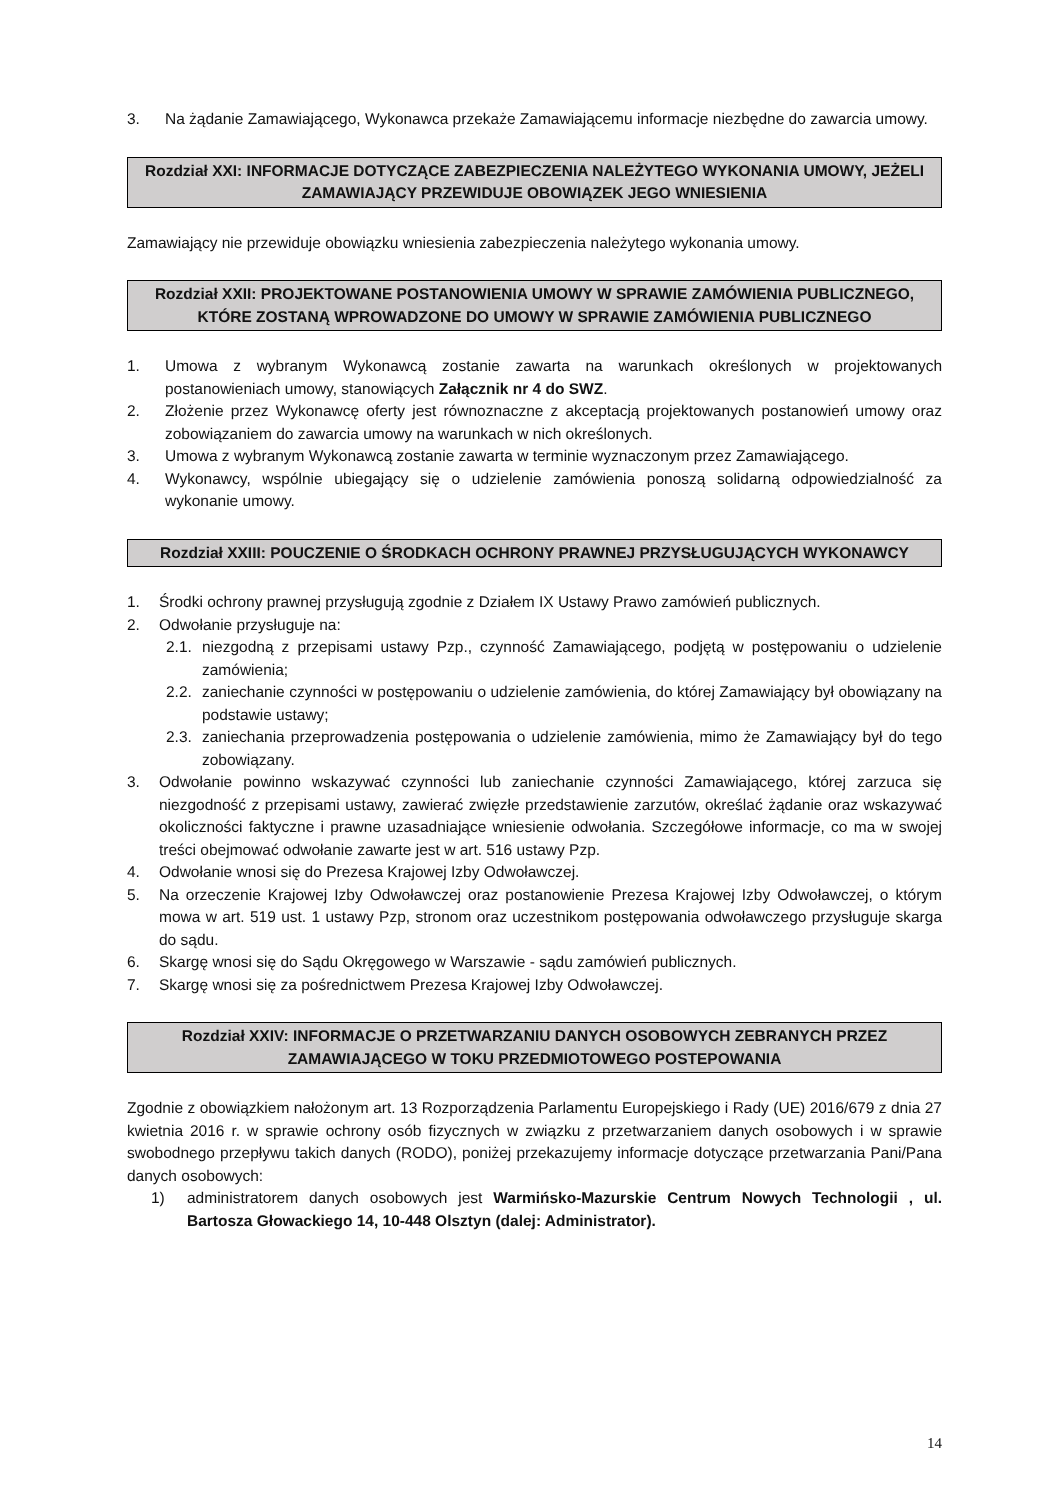3. Na żądanie Zamawiającego, Wykonawca przekaże Zamawiającemu informacje niezbędne do zawarcia umowy.
Rozdział XXI: INFORMACJE DOTYCZĄCE ZABEZPIECZENIA NALEŻYTEGO WYKONANIA UMOWY, JEŻELI ZAMAWIAJĄCY PRZEWIDUJE OBOWIĄZEK JEGO WNIESIENIA
Zamawiający nie przewiduje obowiązku wniesienia zabezpieczenia należytego wykonania umowy.
Rozdział XXII: PROJEKTOWANE POSTANOWIENIA UMOWY W SPRAWIE ZAMÓWIENIA PUBLICZNEGO, KTÓRE ZOSTANĄ WPROWADZONE DO UMOWY W SPRAWIE ZAMÓWIENIA PUBLICZNEGO
1. Umowa z wybranym Wykonawcą zostanie zawarta na warunkach określonych w projektowanych postanowieniach umowy, stanowiących Załącznik nr 4 do SWZ.
2. Złożenie przez Wykonawcę oferty jest równoznaczne z akceptacją projektowanych postanowień umowy oraz zobowiązaniem do zawarcia umowy na warunkach w nich określonych.
3. Umowa z wybranym Wykonawcą zostanie zawarta w terminie wyznaczonym przez Zamawiającego.
4. Wykonawcy, wspólnie ubiegający się o udzielenie zamówienia ponoszą solidarną odpowiedzialność za wykonanie umowy.
Rozdział XXIII: POUCZENIE O ŚRODKACH OCHRONY PRAWNEJ PRZYSŁUGUJĄCYCH WYKONAWCY
1. Środki ochrony prawnej przysługują zgodnie z Działem IX Ustawy Prawo zamówień publicznych.
2. Odwołanie przysługuje na:
2.1. niezgodną z przepisami ustawy Pzp., czynność Zamawiającego, podjętą w postępowaniu o udzielenie zamówienia;
2.2. zaniechanie czynności w postępowaniu o udzielenie zamówienia, do której Zamawiający był obowiązany na podstawie ustawy;
2.3. zaniechania przeprowadzenia postępowania o udzielenie zamówienia, mimo że Zamawiający był do tego zobowiązany.
3. Odwołanie powinno wskazywać czynności lub zaniechanie czynności Zamawiającego, której zarzuca się niezgodność z przepisami ustawy, zawierać zwięzłe przedstawienie zarzutów, określać żądanie oraz wskazywać okoliczności faktyczne i prawne uzasadniające wniesienie odwołania. Szczegółowe informacje, co ma w swojej treści obejmować odwołanie zawarte jest w art. 516 ustawy Pzp.
4. Odwołanie wnosi się do Prezesa Krajowej Izby Odwoławczej.
5. Na orzeczenie Krajowej Izby Odwoławczej oraz postanowienie Prezesa Krajowej Izby Odwoławczej, o którym mowa w art. 519 ust. 1 ustawy Pzp, stronom oraz uczestnikom postępowania odwoławczego przysługuje skarga do sądu.
6. Skargę wnosi się do Sądu Okręgowego w Warszawie - sądu zamówień publicznych.
7. Skargę wnosi się za pośrednictwem Prezesa Krajowej Izby Odwoławczej.
Rozdział XXIV: INFORMACJE O PRZETWARZANIU DANYCH OSOBOWYCH ZEBRANYCH PRZEZ ZAMAWIAJĄCEGO W TOKU PRZEDMIOTOWEGO POSTEPOWANIA
Zgodnie z obowiązkiem nałożonym art. 13 Rozporządzenia Parlamentu Europejskiego i Rady (UE) 2016/679 z dnia 27 kwietnia 2016 r. w sprawie ochrony osób fizycznych w związku z przetwarzaniem danych osobowych i w sprawie swobodnego przepływu takich danych (RODO), poniżej przekazujemy informacje dotyczące przetwarzania Pani/Pana danych osobowych:
1) administratorem danych osobowych jest Warmińsko-Mazurskie Centrum Nowych Technologii , ul. Bartosza Głowackiego 14, 10-448 Olsztyn (dalej: Administrator).
14